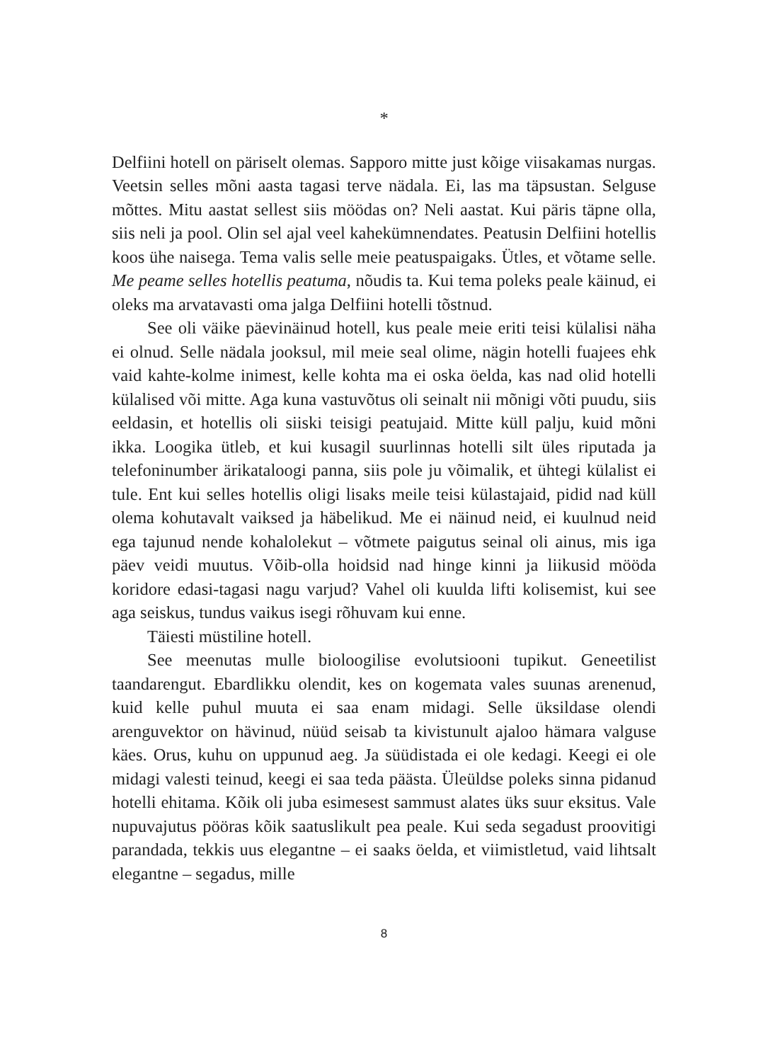*
Delfiini hotell on päriselt olemas. Sapporo mitte just kõige viisakamas nurgas. Veetsin selles mõni aasta tagasi terve nädala. Ei, las ma täpsustan. Selguse mõttes. Mitu aastat sellest siis möödas on? Neli aastat. Kui päris täpne olla, siis neli ja pool. Olin sel ajal veel kahekümnendates. Peatusin Delfiini hotellis koos ühe naisega. Tema valis selle meie peatuspaigaks. Ütles, et võtame selle. Me peame selles hotellis peatuma, nõudis ta. Kui tema poleks peale käinud, ei oleks ma arvatavasti oma jalga Delfiini hotelli tõstnud.
See oli väike päevinäinud hotell, kus peale meie eriti teisi külalisi näha ei olnud. Selle nädala jooksul, mil meie seal olime, nägin hotelli fuajees ehk vaid kahte-kolme inimest, kelle kohta ma ei oska öelda, kas nad olid hotelli külalised või mitte. Aga kuna vastuvõtus oli seinalt nii mõnigi võti puudu, siis eeldasin, et hotellis oli siiski teisigi peatujaid. Mitte küll palju, kuid mõni ikka. Loogika ütleb, et kui kusagil suurlinnas hotelli silt üles riputada ja telefoninumber ärikataloogi panna, siis pole ju võimalik, et ühtegi külalist ei tule. Ent kui selles hotellis oligi lisaks meile teisi külastajaid, pidid nad küll olema kohutavalt vaiksed ja häbelikud. Me ei näinud neid, ei kuulnud neid ega tajunud nende kohalolekut – võtmete paigutus seinal oli ainus, mis iga päev veidi muutus. Võib-olla hoidsid nad hinge kinni ja liikusid mööda koridore edasi-tagasi nagu varjud? Vahel oli kuulda lifti kolisemist, kui see aga seiskus, tundus vaikus isegi rõhuvam kui enne.
Täiesti müstiline hotell.
See meenutas mulle bioloogilise evolutsiooni tupikut. Geneetilist taandarengut. Ebardlikku olendit, kes on kogemata vales suunas arenenud, kuid kelle puhul muuta ei saa enam midagi. Selle üksildase olendi arenguvektor on hävinud, nüüd seisab ta kivistunult ajaloo hämara valguse käes. Orus, kuhu on uppunud aeg. Ja süüdistada ei ole kedagi. Keegi ei ole midagi valesti teinud, keegi ei saa teda päästa. Üleüldse poleks sinna pidanud hotelli ehitama. Kõik oli juba esimesest sammust alates üks suur eksitus. Vale nupuvajutus pööras kõik saatuslikult pea peale. Kui seda segadust proovitigi parandada, tekkis uus elegantne – ei saaks öelda, et viimistletud, vaid lihtsalt elegantne – segadus, mille
8